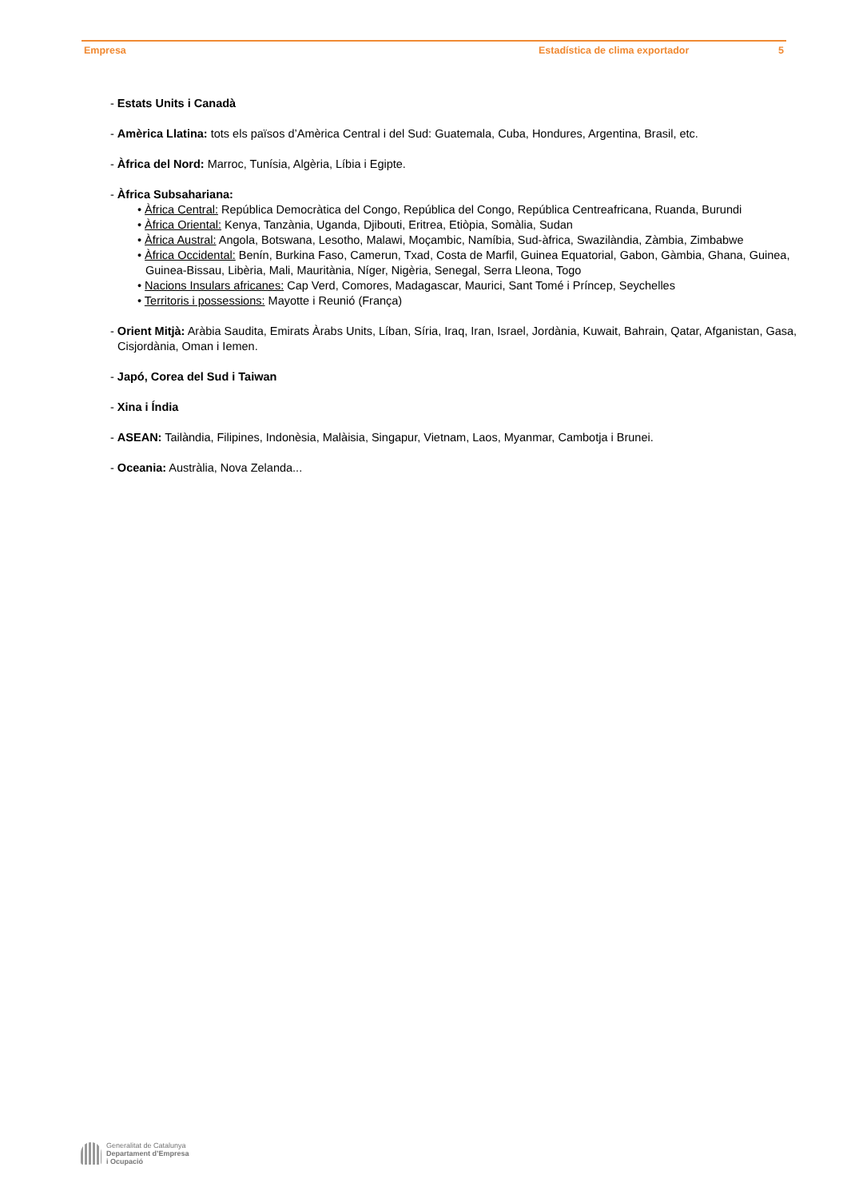Empresa Estadística de clima exportador 5
- Estats Units i Canadà
- Amèrica Llatina: tots els països d’Amèrica Central i del Sud: Guatemala, Cuba, Hondures, Argentina, Brasil, etc.
- Àfrica del Nord: Marroc, Tunísia, Algèria, Líbia i Egipte.
- Àfrica Subsahariana:
• Àfrica Central: República Democràtica del Congo, República del Congo, República Centreafricana, Ruanda, Burundi
• Àfrica Oriental: Kenya, Tanzània, Uganda, Djibouti, Eritrea, Etiòpia, Somàlia, Sudan
• Àfrica Austral: Angola, Botswana, Lesotho, Malawi, Moçambic, Namíbia, Sud-àfrica, Swazilàndia, Zàmbia, Zimbabwe
• Àfrica Occidental: Benín, Burkina Faso, Camerun, Txad, Costa de Marfil, Guinea Equatorial, Gabon, Gàmbia, Ghana, Guinea, Guinea-Bissau, Libèria, Mali, Mauritània, Níger, Nigèria, Senegal, Serra Lleona, Togo
• Nacions Insulars africanes: Cap Verd, Comores, Madagascar, Maurici, Sant Tomé i Príncep, Seychelles
• Territoris i possessions: Mayotte i Reunió (França)
- Orient Mitjà: Aràbia Saudita, Emirats Àrabs Units, Líban, Síria, Iraq, Iran, Israel, Jordània, Kuwait, Bahrain, Qatar, Afganistan, Gasa, Cisjordània, Oman i Iemen.
- Japó, Corea del Sud i Taiwan
- Xina i Índia
- ASEAN: Tailàndia, Filipines, Indonèsia, Malàisia, Singapur, Vietnam, Laos, Myanmar, Cambotja i Brunei.
- Oceania: Austràlia, Nova Zelanda...
Generalitat de Catalunya
Departament d’Empresa
i Ocupació